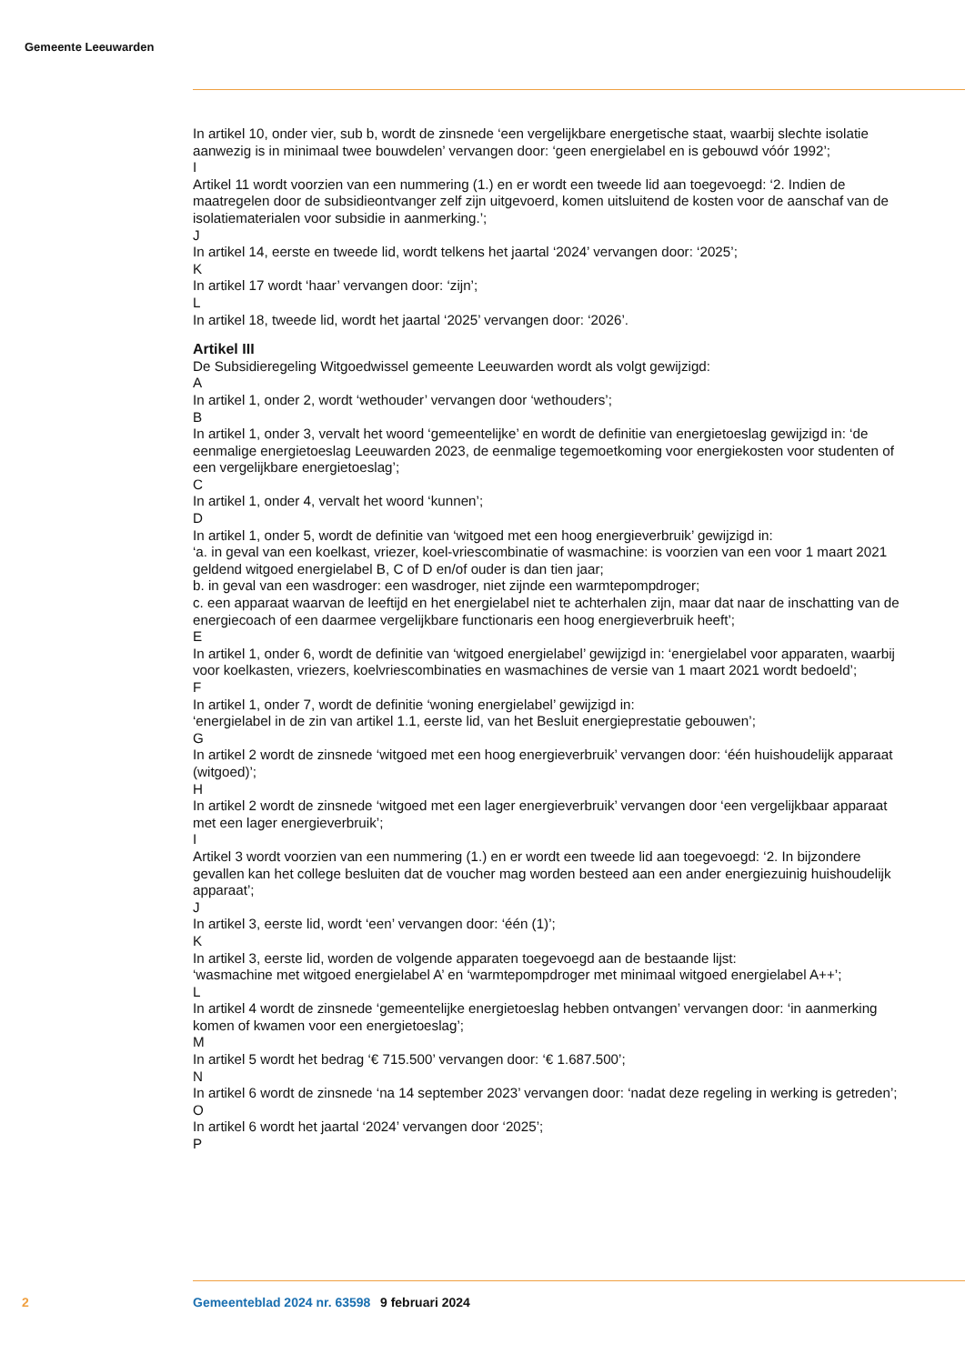Gemeente Leeuwarden
In artikel 10, onder vier, sub b, wordt de zinsnede ‘een vergelijkbare energetische staat, waarbij slechte isolatie aanwezig is in minimaal twee bouwdelen’ vervangen door: ‘geen energielabel en is gebouwd vóór 1992’;
I
Artikel 11 wordt voorzien van een nummering (1.) en er wordt een tweede lid aan toegevoegd: ‘2. Indien de maatregelen door de subsidieontvanger zelf zijn uitgevoerd, komen uitsluitend de kosten voor de aanschaf van de isolatiematerialen voor subsidie in aanmerking.’;
J
In artikel 14, eerste en tweede lid, wordt telkens het jaartal ‘2024’ vervangen door: ‘2025’;
K
In artikel 17 wordt ‘haar’ vervangen door: ‘zijn’;
L
In artikel 18, tweede lid, wordt het jaartal ‘2025’ vervangen door: ‘2026’.
Artikel III
De Subsidieregeling Witgoedwissel gemeente Leeuwarden wordt als volgt gewijzigd:
A
In artikel 1, onder 2, wordt ‘wethouder’ vervangen door ‘wethouders’;
B
In artikel 1, onder 3, vervalt het woord ‘gemeentelijke’ en wordt de definitie van energietoeslag gewijzigd in: ‘de eenmalige energietoeslag Leeuwarden 2023, de eenmalige tegemoetkoming voor energiekosten voor studenten of een vergelijkbare energietoeslag’;
C
In artikel 1, onder 4, vervalt het woord ‘kunnen’;
D
In artikel 1, onder 5, wordt de definitie van ‘witgoed met een hoog energieverbruik’ gewijzigd in:
‘a. in geval van een koelkast, vriezer, koel-vriescombinatie of wasmachine: is voorzien van een voor 1 maart 2021 geldend witgoed energielabel B, C of D en/of ouder is dan tien jaar;
b. in geval van een wasdroger: een wasdroger, niet zijnde een warmtepompdroger;
c. een apparaat waarvan de leeftijd en het energielabel niet te achterhalen zijn, maar dat naar de inschatting van de energiecoach of een daarmee vergelijkbare functionaris een hoog energieverbruik heeft’;
E
In artikel 1, onder 6, wordt de definitie van ‘witgoed energielabel’ gewijzigd in: ‘energielabel voor apparaten, waarbij voor koelkasten, vriezers, koelvriescombinaties en wasmachines de versie van 1 maart 2021 wordt bedoeld’;
F
In artikel 1, onder 7, wordt de definitie ‘woning energielabel’ gewijzigd in:
‘energielabel in de zin van artikel 1.1, eerste lid, van het Besluit energieprestatie gebouwen’;
G
In artikel 2 wordt de zinsnede ‘witgoed met een hoog energieverbruik’ vervangen door: ‘één huishoudelijk apparaat (witgoed)’;
H
In artikel 2 wordt de zinsnede ‘witgoed met een lager energieverbruik’ vervangen door ‘een vergelijkbaar apparaat met een lager energieverbruik’;
I
Artikel 3 wordt voorzien van een nummering (1.) en er wordt een tweede lid aan toegevoegd: ‘2. In bijzondere gevallen kan het college besluiten dat de voucher mag worden besteed aan een ander energiezuinig huishoudelijk apparaat’;
J
In artikel 3, eerste lid, wordt ‘een’ vervangen door: ‘één (1)’;
K
In artikel 3, eerste lid, worden de volgende apparaten toegevoegd aan de bestaande lijst:
‘wasmachine met witgoed energielabel A’ en ‘warmtepompdroger met minimaal witgoed energielabel A++’;
L
In artikel 4 wordt de zinsnede ‘gemeentelijke energietoeslag hebben ontvangen’ vervangen door: ‘in aanmerking komen of kwamen voor een energietoeslag’;
M
In artikel 5 wordt het bedrag ‘€ 715.500’ vervangen door: ‘€ 1.687.500’;
N
In artikel 6 wordt de zinsnede ‘na 14 september 2023’ vervangen door: ‘nadat deze regeling in werking is getreden’;
O
In artikel 6 wordt het jaartal ‘2024’ vervangen door ‘2025’;
P
2 Gemeenteblad 2024 nr. 63598 9 februari 2024